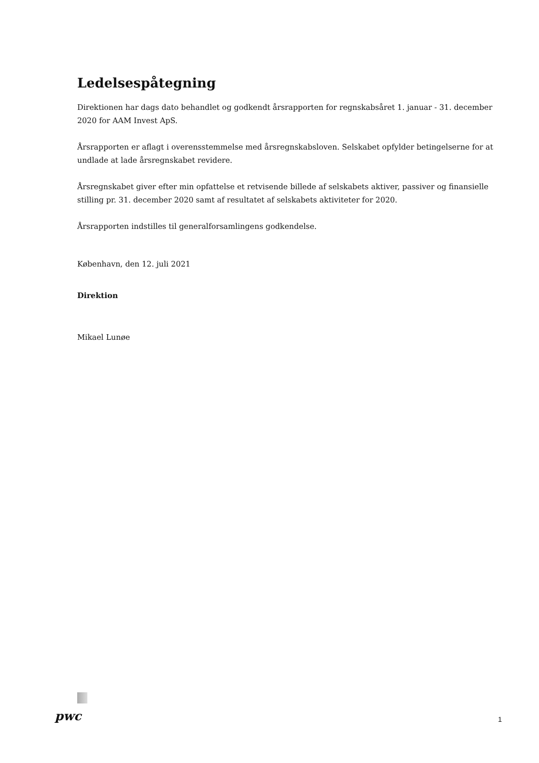Ledelsespåtegning
Direktionen har dags dato behandlet og godkendt årsrapporten for regnskabsåret 1. januar - 31. december 2020 for AAM Invest ApS.
Årsrapporten er aflagt i overensstemmelse med årsregnskabsloven. Selskabet opfylder betingelserne for at undlade at lade årsregnskabet revidere.
Årsregnskabet giver efter min opfattelse et retvisende billede af selskabets aktiver, passiver og finansielle stilling pr. 31. december 2020 samt af resultatet af selskabets aktiviteter for 2020.
Årsrapporten indstilles til generalforsamlingens godkendelse.
København, den 12. juli 2021
Direktion
Mikael Lunøe
pwc 1